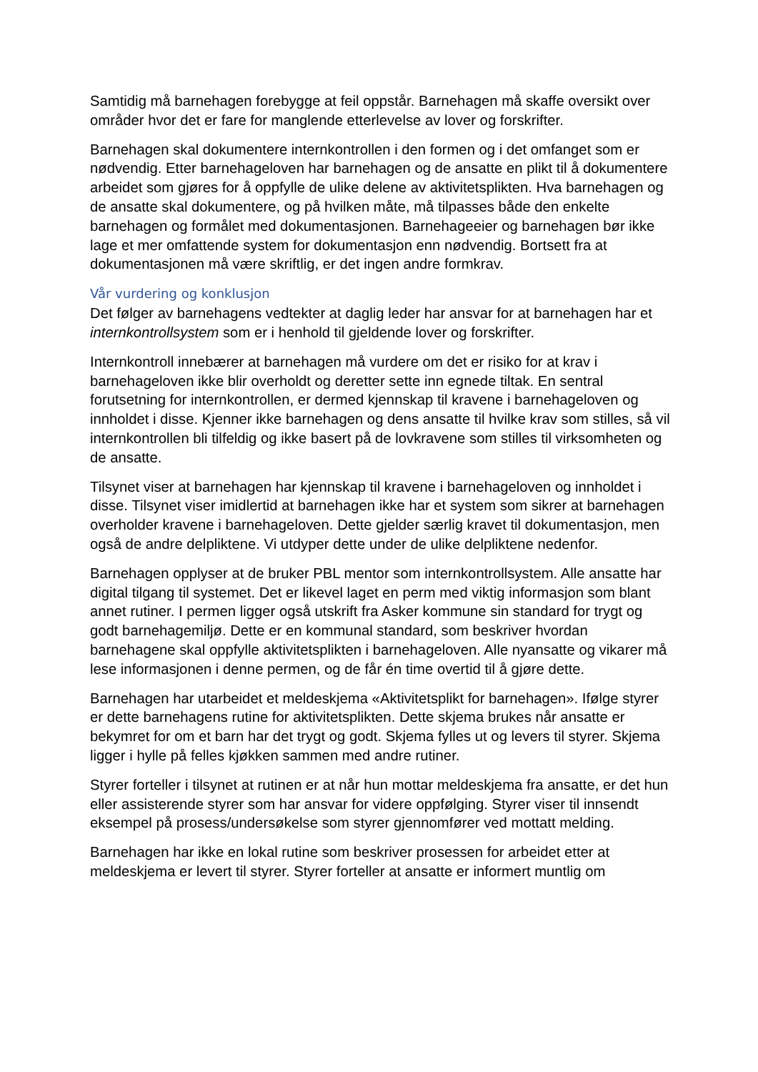Samtidig må barnehagen forebygge at feil oppstår. Barnehagen må skaffe oversikt over områder hvor det er fare for manglende etterlevelse av lover og forskrifter.
Barnehagen skal dokumentere internkontrollen i den formen og i det omfanget som er nødvendig. Etter barnehageloven har barnehagen og de ansatte en plikt til å dokumentere arbeidet som gjøres for å oppfylle de ulike delene av aktivitetsplikten. Hva barnehagen og de ansatte skal dokumentere, og på hvilken måte, må tilpasses både den enkelte barnehagen og formålet med dokumentasjonen. Barnehageeier og barnehagen bør ikke lage et mer omfattende system for dokumentasjon enn nødvendig. Bortsett fra at dokumentasjonen må være skriftlig, er det ingen andre formkrav.
Vår vurdering og konklusjon
Det følger av barnehagens vedtekter at daglig leder har ansvar for at barnehagen har et internkontrollsystem som er i henhold til gjeldende lover og forskrifter.
Internkontroll innebærer at barnehagen må vurdere om det er risiko for at krav i barnehageloven ikke blir overholdt og deretter sette inn egnede tiltak. En sentral forutsetning for internkontrollen, er dermed kjennskap til kravene i barnehageloven og innholdet i disse. Kjenner ikke barnehagen og dens ansatte til hvilke krav som stilles, så vil internkontrollen bli tilfeldig og ikke basert på de lovkravene som stilles til virksomheten og de ansatte.
Tilsynet viser at barnehagen har kjennskap til kravene i barnehageloven og innholdet i disse. Tilsynet viser imidlertid at barnehagen ikke har et system som sikrer at barnehagen overholder kravene i barnehageloven. Dette gjelder særlig kravet til dokumentasjon, men også de andre delpliktene. Vi utdyper dette under de ulike delpliktene nedenfor.
Barnehagen opplyser at de bruker PBL mentor som internkontrollsystem. Alle ansatte har digital tilgang til systemet. Det er likevel laget en perm med viktig informasjon som blant annet rutiner. I permen ligger også utskrift fra Asker kommune sin standard for trygt og godt barnehagemiljø. Dette er en kommunal standard, som beskriver hvordan barnehagene skal oppfylle aktivitetsplikten i barnehageloven. Alle nyansatte og vikarer må lese informasjonen i denne permen, og de får én time overtid til å gjøre dette.
Barnehagen har utarbeidet et meldeskjema «Aktivitetsplikt for barnehagen». Ifølge styrer er dette barnehagens rutine for aktivitetsplikten. Dette skjema brukes når ansatte er bekymret for om et barn har det trygt og godt. Skjema fylles ut og levers til styrer. Skjema ligger i hylle på felles kjøkken sammen med andre rutiner.
Styrer forteller i tilsynet at rutinen er at når hun mottar meldeskjema fra ansatte, er det hun eller assisterende styrer som har ansvar for videre oppfølging. Styrer viser til innsendt eksempel på prosess/undersøkelse som styrer gjennomfører ved mottatt melding.
Barnehagen har ikke en lokal rutine som beskriver prosessen for arbeidet etter at meldeskjema er levert til styrer. Styrer forteller at ansatte er informert muntlig om